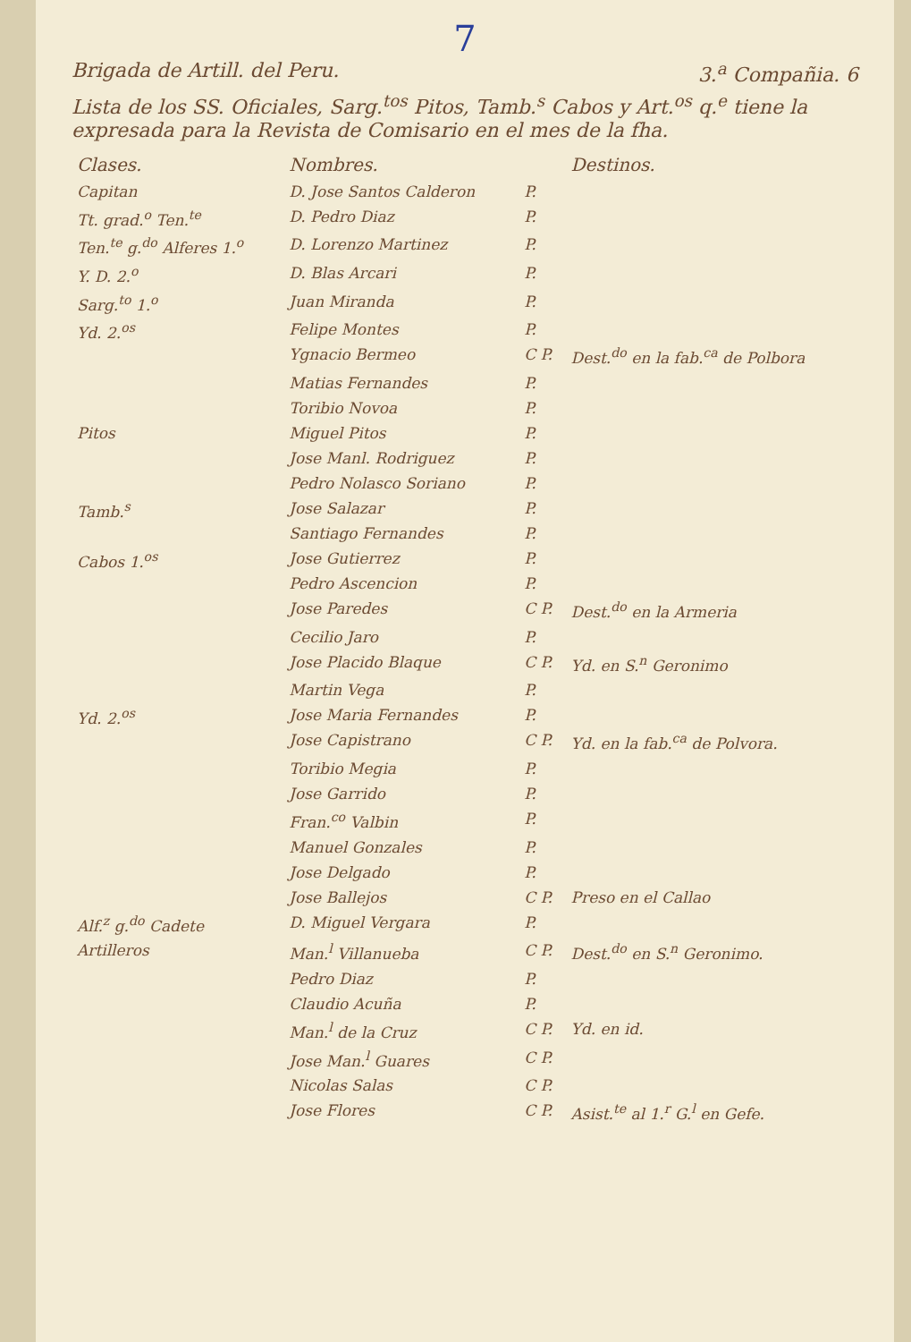7
Brigada de Artill. del Peru. 3.<sup>a</sup> Compañia. 6
Lista de los SS. Oficiales, Sarg.<sup>tos</sup> Pitos, Tamb.<sup>s</sup> Cabos y Art.<sup>os</sup> q.<sup>e</sup> tiene la expresada para la Revista de Comisario en el mes de la fha.
| Clases. | Nombres. | | Destinos. |
| --- | --- | --- | --- |
| Capitan | D. Jose Santos Calderon | P. | |
| Tt. grad.<sup>o</sup> Ten.<sup>te</sup> | D. Pedro Diaz | P. | |
| Ten.<sup>te</sup> g.<sup>do</sup> Alferes 1.<sup>o</sup> | D. Lorenzo Martinez | P. | |
| Y. D. 2.<sup>o</sup> | D. Blas Arcari | P. | |
| Sarg.<sup>to</sup> 1.<sup>o</sup> | Juan Miranda | P. | |
| Yd. 2.<sup>os</sup> | Felipe Montes | P. | |
| | Ygnacio Bermeo | C P. | Dest.<sup>do</sup> en la fab.<sup>ca</sup> de Polbora |
| | Matias Fernandes | P. | |
| | Toribio Novoa | P. | |
| Pitos | Miguel Pitos | P. | |
| | Jose Manl. Rodriguez | P. | |
| | Pedro Nolasco Soriano | P. | |
| Tamb.<sup>s</sup> | Jose Salazar | P. | |
| | Santiago Fernandes | P. | |
| Cabos 1.<sup>os</sup> | Jose Gutierrez | P. | |
| | Pedro Ascencion | P. | |
| | Jose Paredes | C P. | Dest.<sup>do</sup> en la Armeria |
| | Cecilio Jaro | P. | |
| | Jose Placido Blaque | C P. | Yd. en S.<sup>n</sup> Geronimo |
| | Martin Vega | P. | |
| Yd. 2.<sup>os</sup> | Jose Maria Fernandes | P. | |
| | Jose Capistrano | C P. | Yd. en la fab.<sup>ca</sup> de Polvora. |
| | Toribio Megia | P. | |
| | Jose Garrido | P. | |
| | Fran.<sup>co</sup> Valbin | P. | |
| | Manuel Gonzales | P. | |
| | Jose Delgado | P. | |
| | Jose Ballejos | C P. | Preso en el Callao |
| Alf.<sup>z</sup> g.<sup>do</sup> Cadete | D. Miguel Vergara | P. | |
| Artilleros | Man.<sup>l</sup> Villanueba | C P. | Dest.<sup>do</sup> en S.<sup>n</sup> Geronimo. |
| | Pedro Diaz | P. | |
| | Claudio Acuña | P. | |
| | Man.<sup>l</sup> de la Cruz | C P. | Yd. en id. |
| | Jose Man.<sup>l</sup> Guares | C P. | |
| | Nicolas Salas | C P. | |
| | Jose Flores | C P. | Asist.<sup>te</sup> al 1.<sup>r</sup> G.<sup>l</sup> en Gefe. |